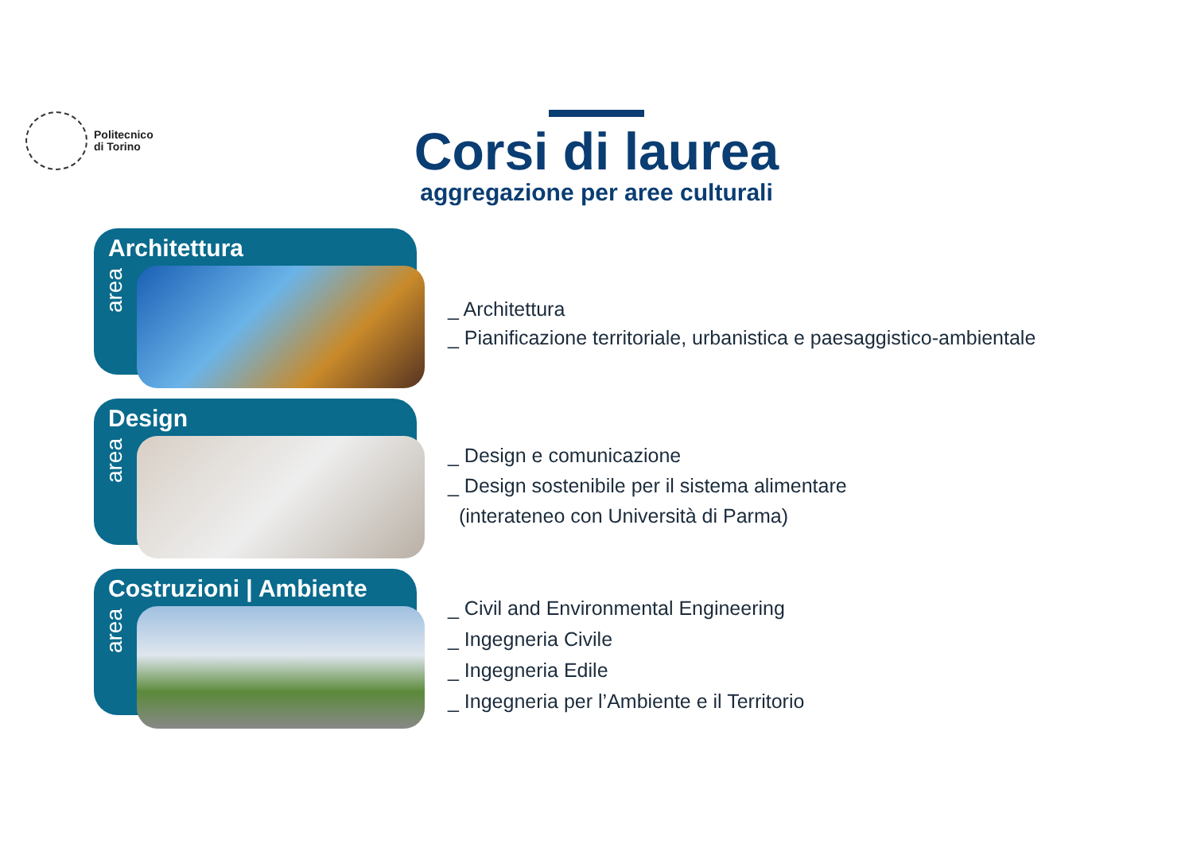Politecnico
di Torino
Corsi di laurea
aggregazione per aree culturali
Architettura
area
_ Architettura
_ Pianificazione territoriale, urbanistica e paesaggistico-ambientale
Design
area
_ Design e comunicazione
_ Design sostenibile per il sistema alimentare
(interateneo con Università di Parma)
Costruzioni | Ambiente
area
_ Civil and Environmental Engineering
_ Ingegneria Civile
_ Ingegneria Edile
_ Ingegneria per l’Ambiente e il Territorio